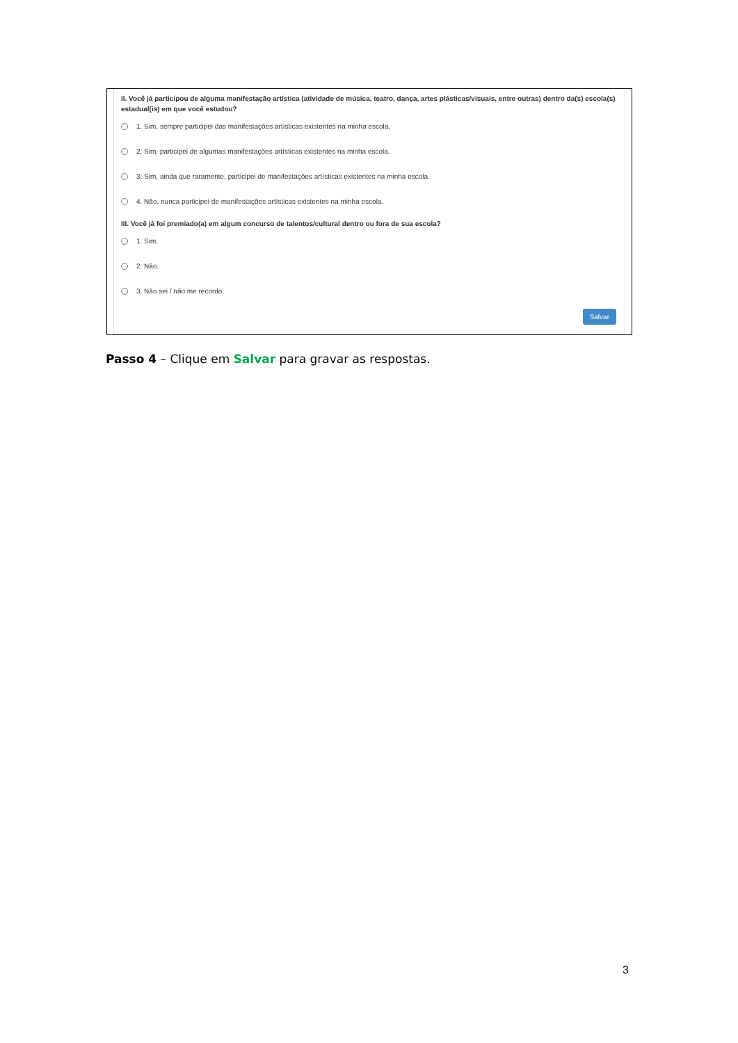II. Você já participou de alguma manifestação artística (atividade de música, teatro, dança, artes plásticas/visuais, entre outras) dentro da(s) escola(s) estadual(is) em que você estudou?
1. Sim, sempre participei das manifestações artísticas existentes na minha escola.
2. Sim, participei de algumas manifestações artísticas existentes na minha escola.
3. Sim, ainda que raramente, participei de manifestações artísticas existentes na minha escola.
4. Não, nunca participei de manifestações artísticas existentes na minha escola.
III. Você já foi premiado(a) em algum concurso de talentos/cultural dentro ou fora de sua escola?
1. Sim.
2. Não.
3. Não sei / não me recordo.
Salvar
Passo 4 – Clique em Salvar para gravar as respostas.
3